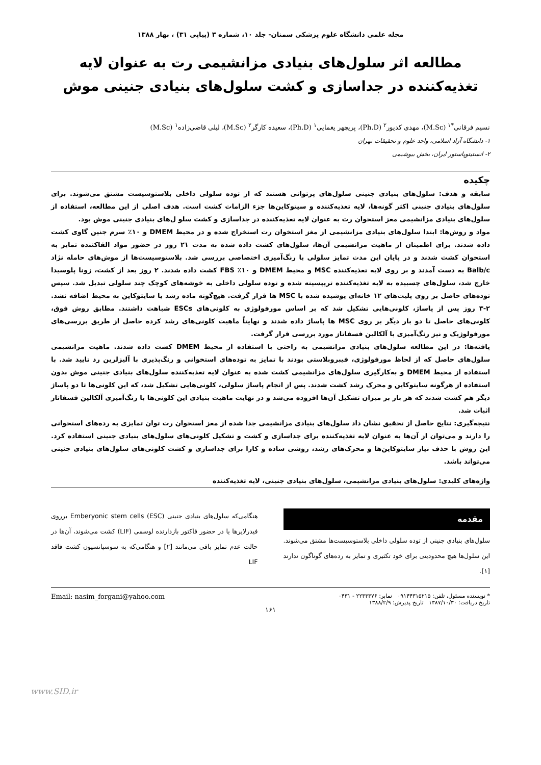مجله علمی دانشگاه علوم پزشکی سمنان- جلد ۱۰، شماره ۳ (پیاپی ۳۱) ، بهار ۱۳۸۸
مطالعه اثر سلول‌های بنیادی مزانشیمی رت به عنوان لایه تغذیه‌کننده در جداسازی و کشت سلول‌های بنیادی جنینی موش
نسیم فرقانی<sup>*۱</sup> (M.Sc)، مهدی کدیور<sup>۲</sup> (Ph.D)، پریچهر یغمایی<sup>۱</sup> (Ph.D)، سعیده کارگر<sup>۲</sup> (M.Sc)، لیلی قاضی‌زاده<sup>۱</sup> (M.Sc)
۱- دانشگاه آزاد اسلامی، واحد علوم و تحقیقات تهران
۲- انستیتوپاستور ایران، بخش بیوشیمی
چکیده
سابقه و هدف: سلول‌های بنیادی جنینی سلول‌های پرتوانی هستند که از توده سلولی داخلی بلاستوسیست مشتق می‌شوند. برای سلول‌های بنیادی جنینی اکثر گونه‌ها، لایه تغذیه‌کننده و سیتوکاین‌ها جزء الزامات کشت است. هدف اصلی از این مطالعه، استفاده از سلول‌های بنیادی مزانشیمی مغز استخوان رت به عنوان لایه تغذیه‌کننده در جداسازی و کشت سلو ل‌های بنیادی جنینی موش بود.
مواد و روش‌ها: ابتدا سلول‌های بنیادی مزانشیمی از مغز استخوان رت استخراج شده و در محیط DMEM و ۱۰٪ سرم جنین گاوی کشت داده شدند. برای اطمینان از ماهیت مزانشیمی آن‌ها، سلول‌های کشت داده شده به مدت ۲۱ روز در حضور مواد القاکننده تمایز به استخوان کشت شدند و در پایان این مدت تمایز سلولی با رنگ‌آمیزی اختصاصی بررسی شد. بلاستوسیست‌ها از موش‌های حامله نژاد Balb/c به دست آمدند و بر روی لایه تغذیه‌کننده MSC و محیط DMEM و ۱۰٪ FBS کشت داده شدند. ۲ روز بعد از کشت، زونا پلوسیدا خارج شد، سلول‌های چسبیده به لایه تغذیه‌کننده تریپسینه شده و توده سلولی داخلی به خوشه‌های کوچک چند سلولی تبدیل شد. سپس توده‌های حاصل بر روی پلیت‌های ۱۲ خانه‌ای پوشیده شده با MSC ها قرار گرفت. هیچ‌گونه ماده رشد یا سایتوکاین به محیط اضافه نشد. ۲-۳ روز پس از پاساژ، کلونی‌هایی تشکیل شد که بر اساس مورفولوژی به کلونی‌های ESCs شباهت داشتند. مطابق روش فوق، کلونی‌های حاصل تا دو بار دیگر بر روی MSC ها پاساژ داده شدند و نهایتاً ماهیت کلونی‌های رشد کرده حاصل از طریق بررسی‌های مورفولوژیک و نیز رنگ‌آمیزی با آلکالین فسفاتاز مورد بررسی قرار گرفت.
یافته‌ها: در این مطالعه سلول‌های بنیادی مزانشیمی به راحتی با استفاده از محیط DMEM کشت داده شدند. ماهیت مزانشیمی سلول‌های حاصل که از لحاظ مورفولوژی، فیبروبلاستی بودند با تمایز به توده‌های استخوانی و رنگ‌پذیری با آلیزلرین رد تایید شد. با استفاده از محیط DMEM و به‌کارگیری سلول‌های مزانشیمی کشت شده به عنوان لایه تغذیه‌کننده سلول‌های بنیادی جنینی موش بدون استفاده از هرگونه سایتوکاین و محرک رشد کشت شدند. پس از انجام پاساژ سلولی، کلونی‌هایی تشکیل شد، که این کلونی‌ها تا دو پاساژ دیگر هم کشت شدند که هر بار بر میزان تشکیل آن‌ها افزوده می‌شد و در نهایت ماهیت بنیادی این کلونی‌ها با رنگ‌آمیزی آلکالین فسفاتاز اثبات شد.
نتیجه‌گیری: نتایج حاصل از تحقیق نشان داد سلول‌های بنیادی مزانشیمی جدا شده از مغز استخوان رت توان تمایزی به رده‌های استخوانی را دارند و می‌توان از آن‌ها به عنوان لایه تغذیه‌کننده برای جداسازی و کشت و تشکیل کلونی‌های سلول‌های بنیادی جنینی استفاده کرد. این روش با حذف نیاز سایتوکاین‌ها و محرک‌های رشد، روشی ساده و کارا برای جداسازی و کشت کلونی‌های سلول‌های بنیادی جنینی می‌تواند باشد.
واژه‌های کلیدی: سلول‌های بنیادی مزانشیمی، سلول‌های بنیادی جنینی، لایه تغذیه‌کننده
مقدمه
سلول‌های بنیادی جنینی از توده سلولی داخلی بلاستوسیست‌ها مشتق می‌شوند. این سلول‌ها هیچ محدودیتی برای خود تکثیری و تمایز به رده‌های گوناگون ندارند [۱].
هنگامی‌که سلول‌های بنیادی جنینی Emberyonic stem cells (ESC) برروی فیدرلایرها یا در حضور فاکتور بازدارنده لوسمی (LIF) کشت می‌شوند، آن‌ها در حالت عدم تمایز باقی می‌مانند [۲] و هنگامی‌که به سوسپانسیون کشت فاقد LIF
* نویسنده مسئول، تلفن: ۰۹۱۴۴۳۱۵۲۱۵ نمابر: ۲۲۳۳۳۷۶ - ۰۴۳۱
تاریخ دریافت: ۱۳۸۷/۱۰/۳۰ تاریخ پذیرش: ۱۳۸۸/۲/۹ Email: nasim_forgani@yahoo.com
۱۶۱
www.SID.ir